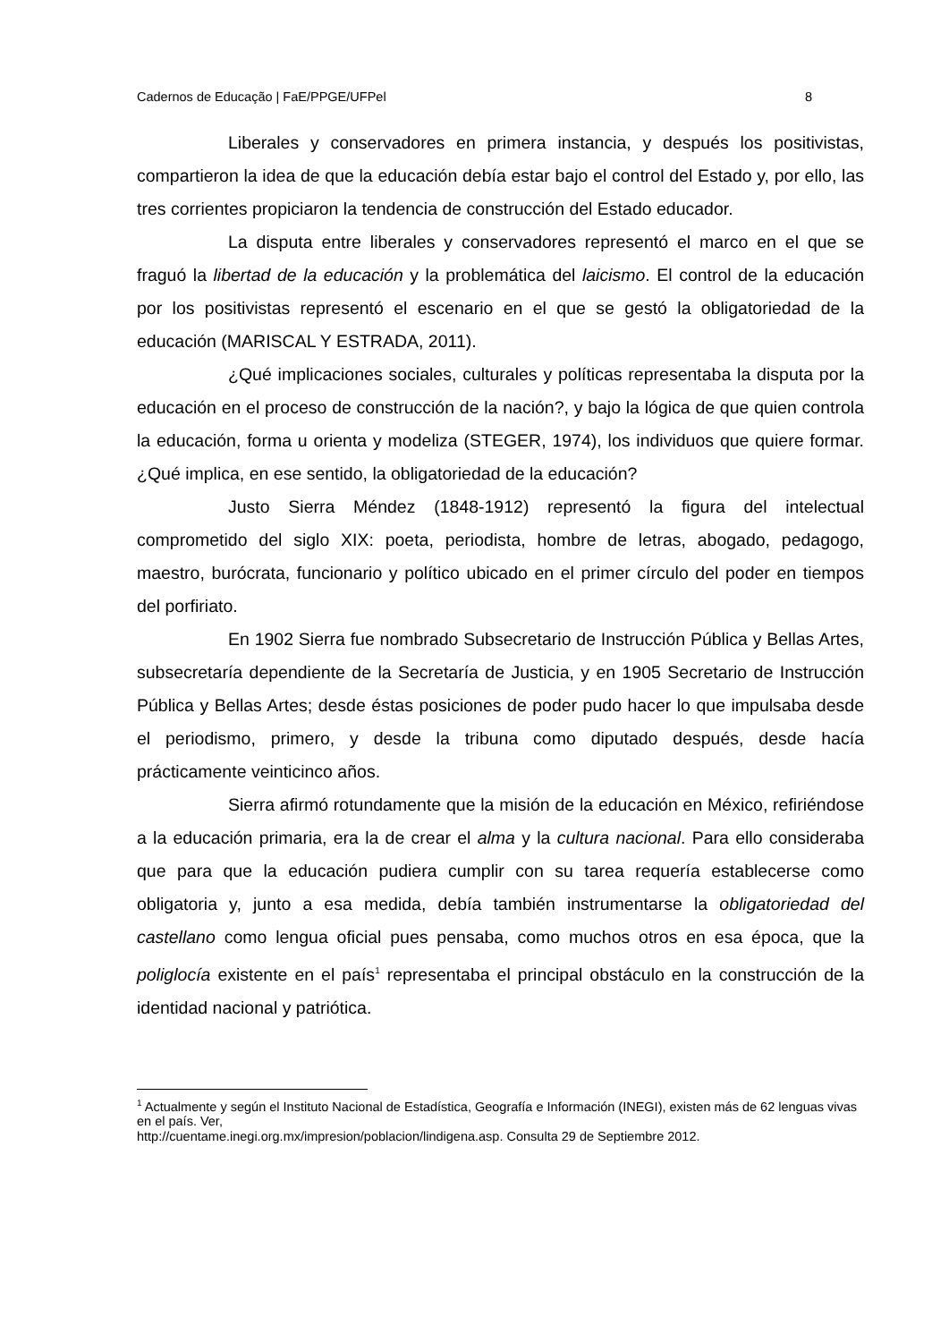Cadernos de Educação | FaE/PPGE/UFPel 8
Liberales y conservadores en primera instancia, y después los positivistas, compartieron la idea de que la educación debía estar bajo el control del Estado y, por ello, las tres corrientes propiciaron la tendencia de construcción del Estado educador.
La disputa entre liberales y conservadores representó el marco en el que se fraguó la libertad de la educación y la problemática del laicismo. El control de la educación por los positivistas representó el escenario en el que se gestó la obligatoriedad de la educación (MARISCAL Y ESTRADA, 2011).
¿Qué implicaciones sociales, culturales y políticas representaba la disputa por la educación en el proceso de construcción de la nación?, y bajo la lógica de que quien controla la educación, forma u orienta y modeliza (STEGER, 1974), los individuos que quiere formar. ¿Qué implica, en ese sentido, la obligatoriedad de la educación?
Justo Sierra Méndez (1848-1912) representó la figura del intelectual comprometido del siglo XIX: poeta, periodista, hombre de letras, abogado, pedagogo, maestro, burócrata, funcionario y político ubicado en el primer círculo del poder en tiempos del porfiriato.
En 1902 Sierra fue nombrado Subsecretario de Instrucción Pública y Bellas Artes, subsecretaría dependiente de la Secretaría de Justicia, y en 1905 Secretario de Instrucción Pública y Bellas Artes; desde éstas posiciones de poder pudo hacer lo que impulsaba desde el periodismo, primero, y desde la tribuna como diputado después, desde hacía prácticamente veinticinco años.
Sierra afirmó rotundamente que la misión de la educación en México, refiriéndose a la educación primaria, era la de crear el alma y la cultura nacional. Para ello consideraba que para que la educación pudiera cumplir con su tarea requería establecerse como obligatoria y, junto a esa medida, debía también instrumentarse la obligatoriedad del castellano como lengua oficial pues pensaba, como muchos otros en esa época, que la poliglocía existente en el país<sup>1</sup> representaba el principal obstáculo en la construcción de la identidad nacional y patriótica.
<sup>1</sup> Actualmente y según el Instituto Nacional de Estadística, Geografía e Información (INEGI), existen más de 62 lenguas vivas en el país. Ver,
http://cuentame.inegi.org.mx/impresion/poblacion/lindigena.asp. Consulta 29 de Septiembre 2012.